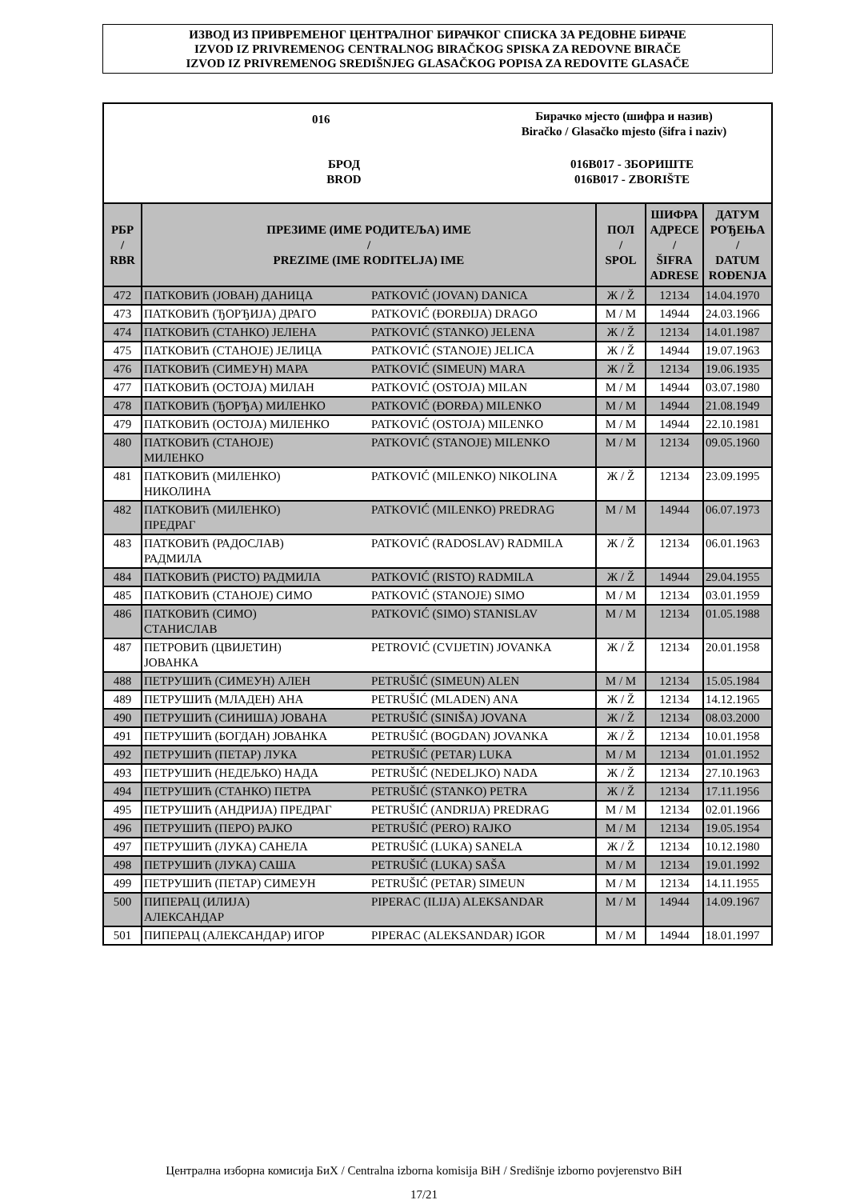ИЗВОД ИЗ ПРИВРЕМЕНОГ ЦЕНТРАЛНОГ БИРАЧКОГ СПИСКА ЗА РЕДОВНЕ БИРАЧЕ
IZVOD IZ PRIVREMENOG CENTRALNOG BIRAČKOG SPISKA ZA REDOVNE BIRAČE
IZVOD IZ PRIVREMENOG SREDIŠNJEG GLASAČKOG POPISA ZA REDOVITE GLASAČE
016
Бирачко мјесто (шифра и назив)
Biračko / Glasačko mjesto (šifra i naziv)
БРОД
BROD
016B017 - ЗБОРИШТЕ
016B017 - ZBORIŠTE
| РБР / RBR | ПРЕЗИМЕ (ИМЕ РОДИТЕЉА) ИМЕ / PREZIME (IME RODITELJA) IME | | ПОЛ / SPOL | ШИФРА АДРЕСЕ / ŠIFRA ADRESE | ДАТУМ РОЂЕЊА / DATUM ROĐENJA |
| --- | --- | --- | --- | --- | --- |
| 472 | ПАТКОВИЋ (ЈОВАН) ДАНИЦА | PATKOVIĆ (JOVAN) DANICA | Ж / Ž | 12134 | 14.04.1970 |
| 473 | ПАТКОВИЋ (ЂОРЂИЈА) ДРАГО | PATKOVIĆ (ĐORĐIJA) DRAGO | М / M | 14944 | 24.03.1966 |
| 474 | ПАТКОВИЋ (СТАНКО) ЈЕЛЕНА | PATKOVIĆ (STANKO) JELENA | Ж / Ž | 12134 | 14.01.1987 |
| 475 | ПАТКОВИЋ (СТАНОЈЕ) ЈЕЛИЦА | PATKOVIĆ (STANOJE) JELICA | Ж / Ž | 14944 | 19.07.1963 |
| 476 | ПАТКОВИЋ (СИМЕУН) МАРА | PATKOVIĆ (SIMEUN) MARA | Ж / Ž | 12134 | 19.06.1935 |
| 477 | ПАТКОВИЋ (ОСТОЈА) МИЛАН | PATKOVIĆ (OSTOJA) MILAN | М / M | 14944 | 03.07.1980 |
| 478 | ПАТКОВИЋ (ЂОРЂА) МИЛЕНКО | PATKOVIĆ (ĐORĐA) MILENKO | М / M | 14944 | 21.08.1949 |
| 479 | ПАТКОВИЋ (ОСТОЈА) МИЛЕНКО | PATKOVIĆ (OSTOJA) MILENKO | М / M | 14944 | 22.10.1981 |
| 480 | ПАТКОВИЋ (СТАНОЈЕ) МИЛЕНКО | PATKOVIĆ (STANOJE) MILENKO | М / M | 12134 | 09.05.1960 |
| 481 | ПАТКОВИЋ (МИЛЕНКО) НИКОЛИНА | PATKOVIĆ (MILENKO) NIKOLINA | Ж / Ž | 12134 | 23.09.1995 |
| 482 | ПАТКОВИЋ (МИЛЕНКО) ПРЕДРАГ | PATKOVIĆ (MILENKO) PREDRAG | М / M | 14944 | 06.07.1973 |
| 483 | ПАТКОВИЋ (РАДОСЛАВ) РАДМИЛА | PATKOVIĆ (RADOSLAV) RADMILA | Ж / Ž | 12134 | 06.01.1963 |
| 484 | ПАТКОВИЋ (РИСТО) РАДМИЛА | PATKOVIĆ (RISTO) RADMILA | Ж / Ž | 14944 | 29.04.1955 |
| 485 | ПАТКОВИЋ (СТАНОЈЕ) СИМО | PATKOVIĆ (STANOJE) SIMO | М / M | 12134 | 03.01.1959 |
| 486 | ПАТКОВИЋ (СИМО) СТАНИСЛАВ | PATKOVIĆ (SIMO) STANISLAV | М / M | 12134 | 01.05.1988 |
| 487 | ПЕТРОВИЋ (ЦВИЈЕТИН) ЈОВАНКА | PETROVIĆ (CVIJETIN) JOVANKA | Ж / Ž | 12134 | 20.01.1958 |
| 488 | ПЕТРУШИЋ (СИМЕУН) АЛЕН | PETRUŠIĆ (SIMEUN) ALEN | М / M | 12134 | 15.05.1984 |
| 489 | ПЕТРУШИЋ (МЛАДЕН) АНА | PETRUŠIĆ (MLADEN) ANA | Ж / Ž | 12134 | 14.12.1965 |
| 490 | ПЕТРУШИЋ (СИНИША) ЈОВАНА | PETRUŠIĆ (SINIŠA) JOVANA | Ж / Ž | 12134 | 08.03.2000 |
| 491 | ПЕТРУШИЋ (БОГДАН) ЈОВАНКА | PETRUŠIĆ (BOGDAN) JOVANKA | Ж / Ž | 12134 | 10.01.1958 |
| 492 | ПЕТРУШИЋ (ПЕТАР) ЛУКА | PETRUŠIĆ (PETAR) LUKA | М / M | 12134 | 01.01.1952 |
| 493 | ПЕТРУШИЋ (НЕДЕЉКО) НАДА | PETRUŠIĆ (NEDELJKO) NADA | Ж / Ž | 12134 | 27.10.1963 |
| 494 | ПЕТРУШИЋ (СТАНКО) ПЕТРА | PETRUŠIĆ (STANKO) PETRA | Ж / Ž | 12134 | 17.11.1956 |
| 495 | ПЕТРУШИЋ (АНДРИЈА) ПРЕДРАГ | PETRUŠIĆ (ANDRIJA) PREDRAG | М / M | 12134 | 02.01.1966 |
| 496 | ПЕТРУШИЋ (ПЕРО) РАЈКО | PETRUŠIĆ (PERO) RAJKO | М / M | 12134 | 19.05.1954 |
| 497 | ПЕТРУШИЋ (ЛУКА) САНЕЛА | PETRUŠIĆ (LUKA) SANELA | Ж / Ž | 12134 | 10.12.1980 |
| 498 | ПЕТРУШИЋ (ЛУКА) САША | PETRUŠIĆ (LUKA) SAŠA | М / M | 12134 | 19.01.1992 |
| 499 | ПЕТРУШИЋ (ПЕТАР) СИМЕУН | PETRUŠIĆ (PETAR) SIMEUN | М / M | 12134 | 14.11.1955 |
| 500 | ПИПЕРАЦ (ИЛИЈА) АЛЕКСАНДАР | PIPERAC (ILIJA) ALEKSANDAR | М / M | 14944 | 14.09.1967 |
| 501 | ПИПЕРАЦ (АЛЕКСАНДАР) ИГОР | PIPERAC (ALEKSANDAR) IGOR | М / M | 14944 | 18.01.1997 |
Централна изборна комисија БиХ / Centralna izborna komisija BiH / Središnje izborno povjerenstvo BiH
17/21